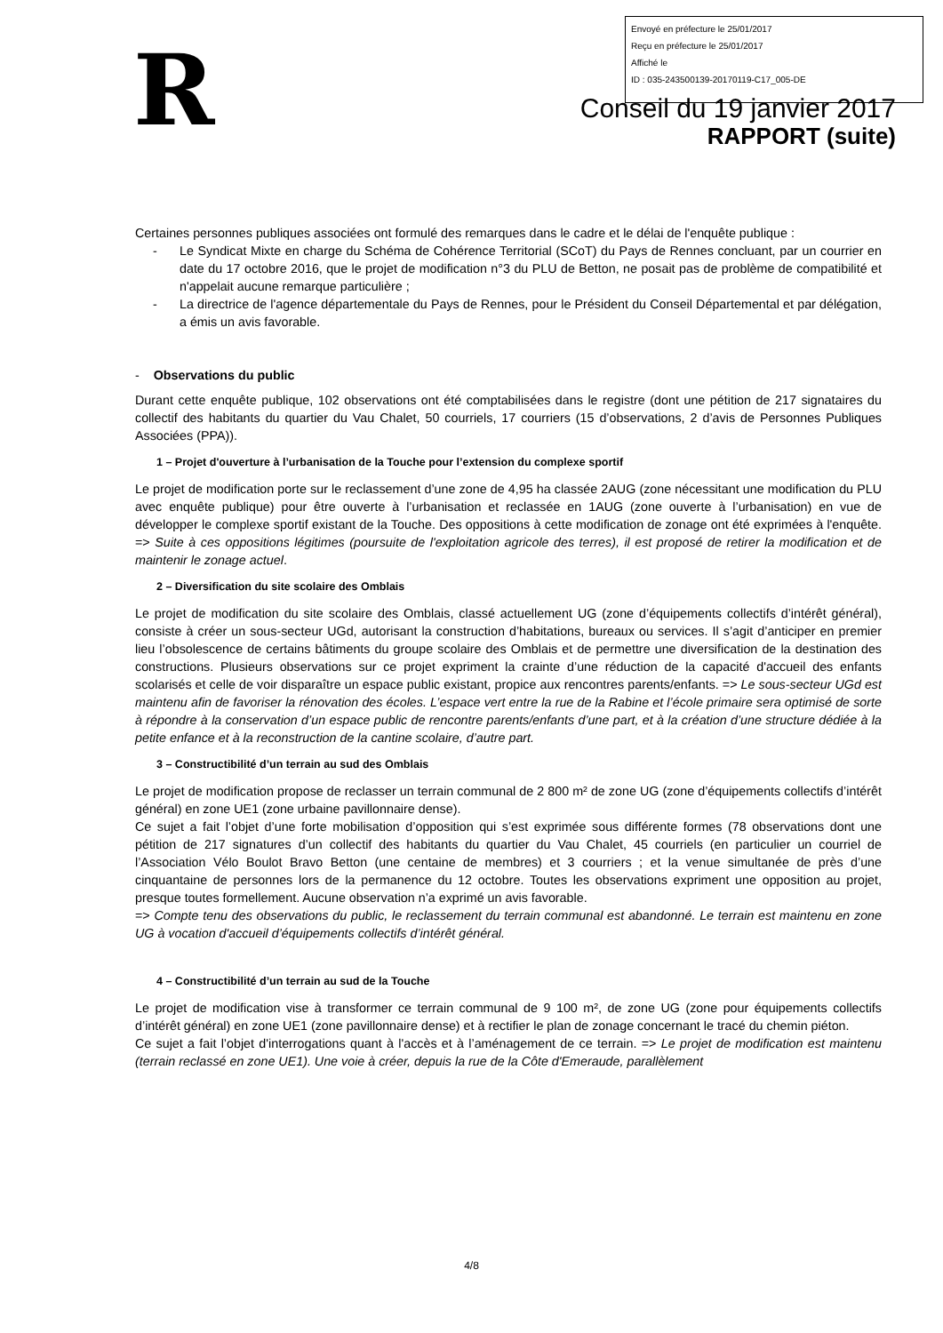Envoyé en préfecture le 25/01/2017
Reçu en préfecture le 25/01/2017
Affiché le
ID : 035-243500139-20170119-C17_005-DE
R
Conseil du 19 janvier 2017
RAPPORT (suite)
Certaines personnes publiques associées ont formulé des remarques dans le cadre et le délai de l'enquête publique :
- Le Syndicat Mixte en charge du Schéma de Cohérence Territorial (SCoT) du Pays de Rennes concluant, par un courrier en date du 17 octobre 2016, que le projet de modification n°3 du PLU de Betton, ne posait pas de problème de compatibilité et n'appelait aucune remarque particulière ;
- La directrice de l'agence départementale du Pays de Rennes, pour le Président du Conseil Départemental et par délégation, a émis un avis favorable.
- Observations du public
Durant cette enquête publique, 102 observations ont été comptabilisées dans le registre (dont une pétition de 217 signataires du collectif des habitants du quartier du Vau Chalet, 50 courriels, 17 courriers (15 d’observations, 2 d’avis de Personnes Publiques Associées (PPA)).
1 – Projet d'ouverture à l’urbanisation de la Touche pour l’extension du complexe sportif
Le projet de modification porte sur le reclassement d’une zone de 4,95 ha classée 2AUG (zone nécessitant une modification du PLU avec enquête publique) pour être ouverte à l’urbanisation et reclassée en 1AUG (zone ouverte à l’urbanisation) en vue de développer le complexe sportif existant de la Touche. Des oppositions à cette modification de zonage ont été exprimées à l'enquête. => Suite à ces oppositions légitimes (poursuite de l'exploitation agricole des terres), il est proposé de retirer la modification et de maintenir le zonage actuel.
2 – Diversification du site scolaire des Omblais
Le projet de modification du site scolaire des Omblais, classé actuellement UG (zone d’équipements collectifs d’intérêt général), consiste à créer un sous-secteur UGd, autorisant la construction d’habitations, bureaux ou services. Il s’agit d’anticiper en premier lieu l’obsolescence de certains bâtiments du groupe scolaire des Omblais et de permettre une diversification de la destination des constructions. Plusieurs observations sur ce projet expriment la crainte d’une réduction de la capacité d'accueil des enfants scolarisés et celle de voir disparaître un espace public existant, propice aux rencontres parents/enfants. => Le sous-secteur UGd est maintenu afin de favoriser la rénovation des écoles. L’espace vert entre la rue de la Rabine et l’école primaire sera optimisé de sorte à répondre à la conservation d’un espace public de rencontre parents/enfants d’une part, et à la création d’une structure dédiée à la petite enfance et à la reconstruction de la cantine scolaire, d’autre part.
3 – Constructibilité d’un terrain au sud des Omblais
Le projet de modification propose de reclasser un terrain communal de 2 800 m² de zone UG (zone d’équipements collectifs d’intérêt général) en zone UE1 (zone urbaine pavillonnaire dense).
Ce sujet a fait l’objet d’une forte mobilisation d’opposition qui s’est exprimée sous différente formes (78 observations dont une pétition de 217 signatures d’un collectif des habitants du quartier du Vau Chalet, 45 courriels (en particulier un courriel de l’Association Vélo Boulot Bravo Betton (une centaine de membres) et 3 courriers ; et la venue simultanée de près d’une cinquantaine de personnes lors de la permanence du 12 octobre. Toutes les observations expriment une opposition au projet, presque toutes formellement. Aucune observation n’a exprimé un avis favorable.
=> Compte tenu des observations du public, le reclassement du terrain communal est abandonné. Le terrain est maintenu en zone UG à vocation d'accueil d’équipements collectifs d’intérêt général.
4 – Constructibilité d’un terrain au sud de la Touche
Le projet de modification vise à transformer ce terrain communal de 9 100 m², de zone UG (zone pour équipements collectifs d’intérêt général) en zone UE1 (zone pavillonnaire dense) et à rectifier le plan de zonage concernant le tracé du chemin piéton.
Ce sujet a fait l’objet d'interrogations quant à l'accès et à l’aménagement de ce terrain. => Le projet de modification est maintenu (terrain reclassé en zone UE1). Une voie à créer, depuis la rue de la Côte d'Emeraude, parallèlement
4/8